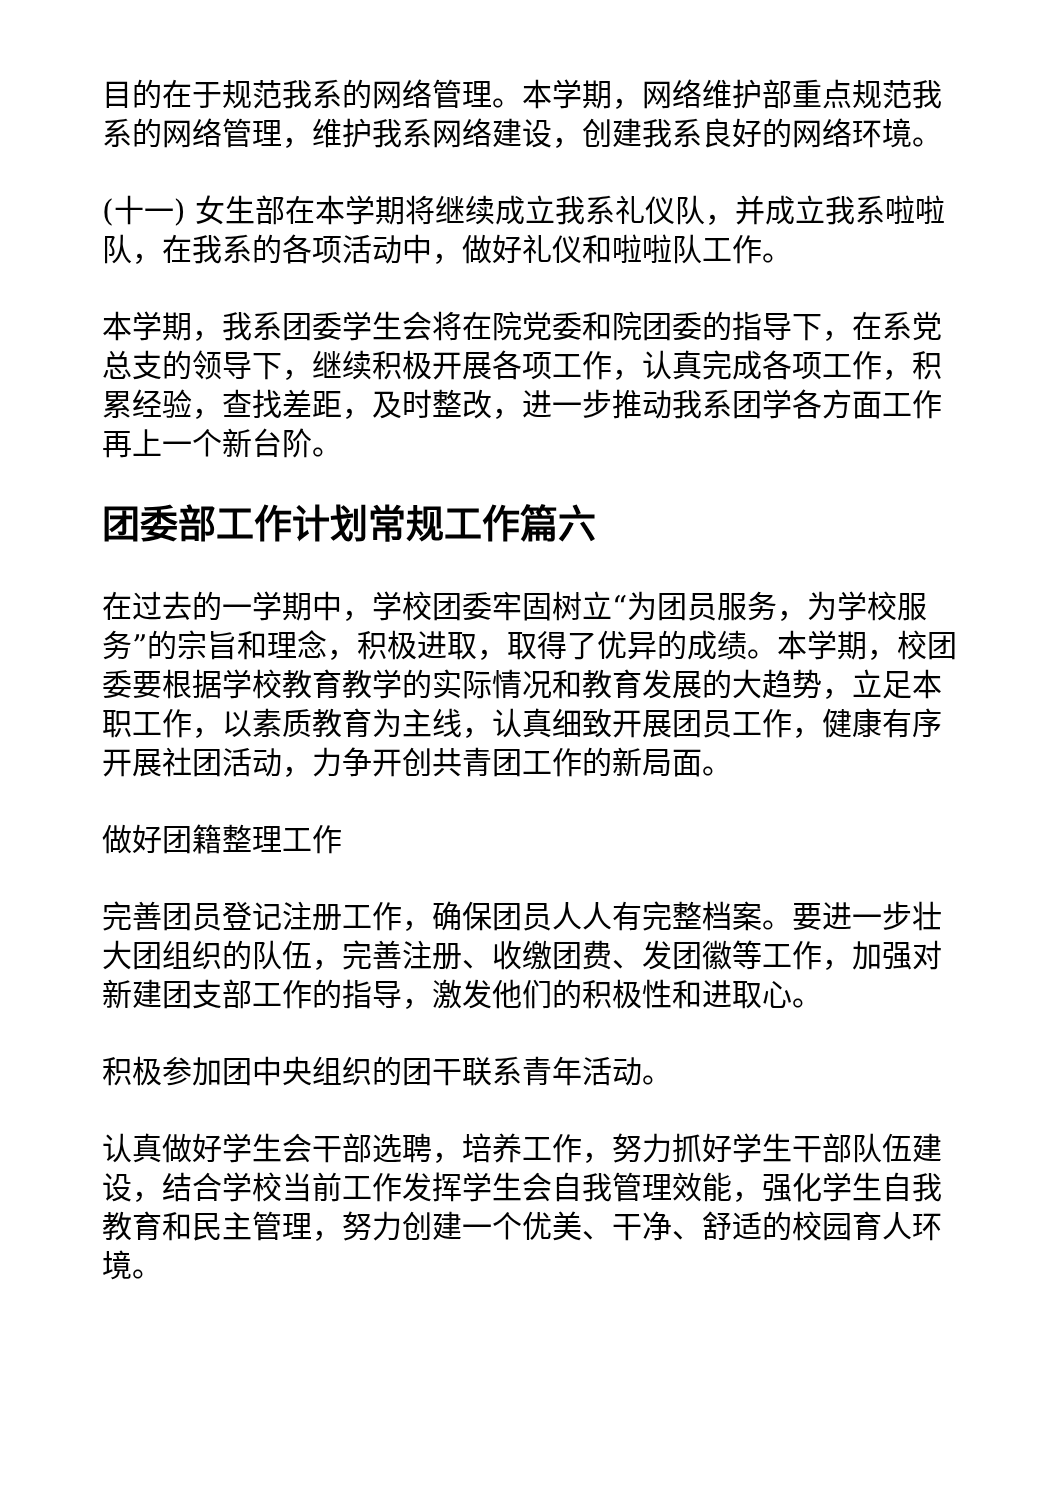目的在于规范我系的网络管理。本学期，网络维护部重点规范我系的网络管理，维护我系网络建设，创建我系良好的网络环境。
(十一) 女生部在本学期将继续成立我系礼仪队，并成立我系啦啦队，在我系的各项活动中，做好礼仪和啦啦队工作。
本学期，我系团委学生会将在院党委和院团委的指导下，在系党总支的领导下，继续积极开展各项工作，认真完成各项工作，积累经验，查找差距，及时整改，进一步推动我系团学各方面工作再上一个新台阶。
团委部工作计划常规工作篇六
在过去的一学期中，学校团委牢固树立“为团员服务，为学校服务”的宗旨和理念，积极进取，取得了优异的成绩。本学期，校团委要根据学校教育教学的实际情况和教育发展的大趋势，立足本职工作，以素质教育为主线，认真细致开展团员工作，健康有序开展社团活动，力争开创共青团工作的新局面。
做好团籍整理工作
完善团员登记注册工作，确保团员人人有完整档案。要进一步壮大团组织的队伍，完善注册、收缴团费、发团徽等工作，加强对新建团支部工作的指导，激发他们的积极性和进取心。
积极参加团中央组织的团干联系青年活动。
认真做好学生会干部选聘，培养工作，努力抓好学生干部队伍建设，结合学校当前工作发挥学生会自我管理效能，强化学生自我教育和民主管理，努力创建一个优美、干净、舒适的校园育人环境。